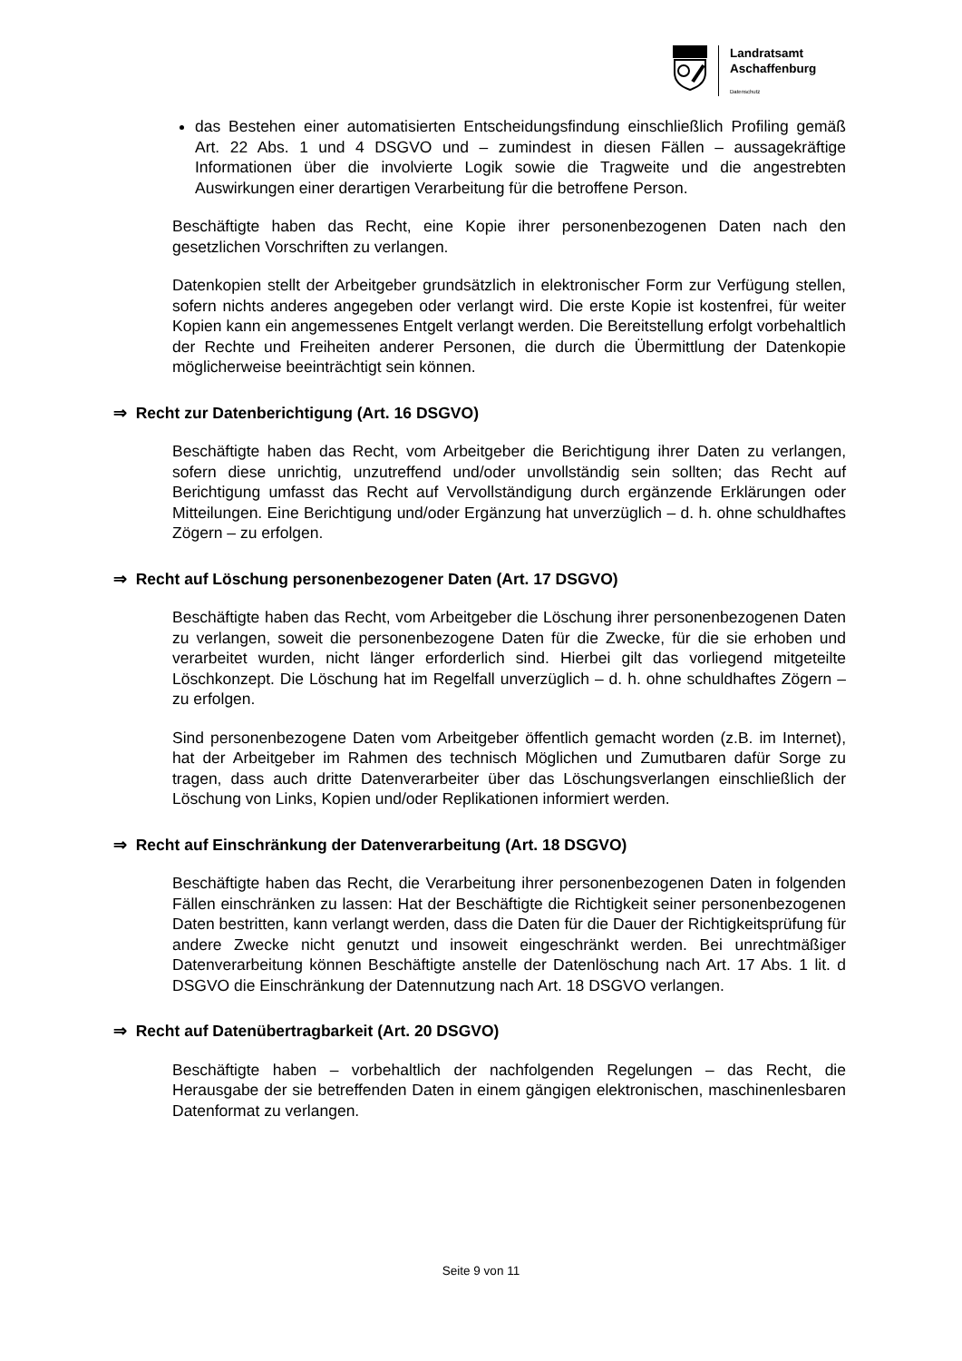Landratsamt
Aschaffenburg
Datenschutz
das Bestehen einer automatisierten Entscheidungsfindung einschließlich Profiling gemäß Art. 22 Abs. 1 und 4 DSGVO und – zumindest in diesen Fällen – aussagekräftige Informationen über die involvierte Logik sowie die Tragweite und die angestrebten Auswirkungen einer derartigen Verarbeitung für die betroffene Person.
Beschäftigte haben das Recht, eine Kopie ihrer personenbezogenen Daten nach den gesetzlichen Vorschriften zu verlangen.
Datenkopien stellt der Arbeitgeber grundsätzlich in elektronischer Form zur Verfügung stellen, sofern nichts anderes angegeben oder verlangt wird. Die erste Kopie ist kostenfrei, für weiter Kopien kann ein angemessenes Entgelt verlangt werden. Die Bereitstellung erfolgt vorbehaltlich der Rechte und Freiheiten anderer Personen, die durch die Übermittlung der Datenkopie möglicherweise beeinträchtigt sein können.
⇒ Recht zur Datenberichtigung (Art. 16 DSGVO)
Beschäftigte haben das Recht, vom Arbeitgeber die Berichtigung ihrer Daten zu verlangen, sofern diese unrichtig, unzutreffend und/oder unvollständig sein sollten; das Recht auf Berichtigung umfasst das Recht auf Vervollständigung durch ergänzende Erklärungen oder Mitteilungen. Eine Berichtigung und/oder Ergänzung hat unverzüglich – d. h. ohne schuldhaftes Zögern – zu erfolgen.
⇒ Recht auf Löschung personenbezogener Daten (Art. 17 DSGVO)
Beschäftigte haben das Recht, vom Arbeitgeber die Löschung ihrer personenbezogenen Daten zu verlangen, soweit die personenbezogene Daten für die Zwecke, für die sie erhoben und verarbeitet wurden, nicht länger erforderlich sind. Hierbei gilt das vorliegend mitgeteilte Löschkonzept. Die Löschung hat im Regelfall unverzüglich – d. h. ohne schuldhaftes Zögern – zu erfolgen.
Sind personenbezogene Daten vom Arbeitgeber öffentlich gemacht worden (z.B. im Internet), hat der Arbeitgeber im Rahmen des technisch Möglichen und Zumutbaren dafür Sorge zu tragen, dass auch dritte Datenverarbeiter über das Löschungsverlangen einschließlich der Löschung von Links, Kopien und/oder Replikationen informiert werden.
⇒ Recht auf Einschränkung der Datenverarbeitung (Art. 18 DSGVO)
Beschäftigte haben das Recht, die Verarbeitung ihrer personenbezogenen Daten in folgenden Fällen einschränken zu lassen: Hat der Beschäftigte die Richtigkeit seiner personenbezogenen Daten bestritten, kann verlangt werden, dass die Daten für die Dauer der Richtigkeitsprüfung für andere Zwecke nicht genutzt und insoweit eingeschränkt werden. Bei unrechtmäßiger Datenverarbeitung können Beschäftigte anstelle der Datenlöschung nach Art. 17 Abs. 1 lit. d DSGVO die Einschränkung der Datennutzung nach Art. 18 DSGVO verlangen.
⇒ Recht auf Datenübertragbarkeit (Art. 20 DSGVO)
Beschäftigte haben – vorbehaltlich der nachfolgenden Regelungen – das Recht, die Herausgabe der sie betreffenden Daten in einem gängigen elektronischen, maschinenlesbaren Datenformat zu verlangen.
Seite 9 von 11